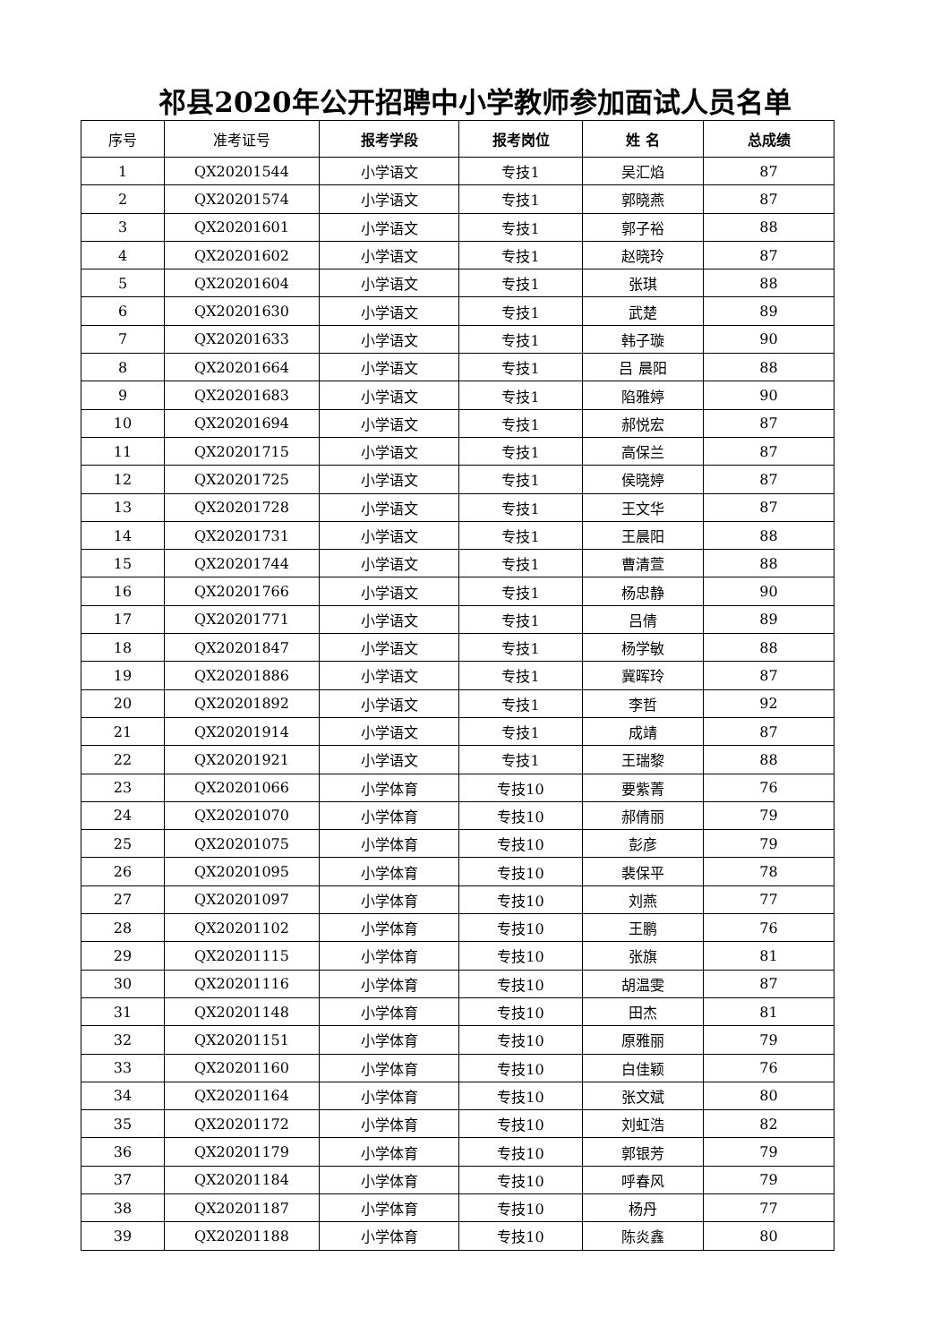祁县2020年公开招聘中小学教师参加面试人员名单
| 序号 | 准考证号 | 报考学段 | 报考岗位 | 姓 名 | 总成绩 |
| --- | --- | --- | --- | --- | --- |
| 1 | QX20201544 | 小学语文 | 专技1 | 吴汇焰 | 87 |
| 2 | QX20201574 | 小学语文 | 专技1 | 郭晓燕 | 87 |
| 3 | QX20201601 | 小学语文 | 专技1 | 郭子裕 | 88 |
| 4 | QX20201602 | 小学语文 | 专技1 | 赵晓玲 | 87 |
| 5 | QX20201604 | 小学语文 | 专技1 | 张琪 | 88 |
| 6 | QX20201630 | 小学语文 | 专技1 | 武楚 | 89 |
| 7 | QX20201633 | 小学语文 | 专技1 | 韩子璇 | 90 |
| 8 | QX20201664 | 小学语文 | 专技1 | 吕 晨阳 | 88 |
| 9 | QX20201683 | 小学语文 | 专技1 | 陷雅婷 | 90 |
| 10 | QX20201694 | 小学语文 | 专技1 | 郝悦宏 | 87 |
| 11 | QX20201715 | 小学语文 | 专技1 | 高保兰 | 87 |
| 12 | QX20201725 | 小学语文 | 专技1 | 侯晓婷 | 87 |
| 13 | QX20201728 | 小学语文 | 专技1 | 王文华 | 87 |
| 14 | QX20201731 | 小学语文 | 专技1 | 王晨阳 | 88 |
| 15 | QX20201744 | 小学语文 | 专技1 | 曹清萱 | 88 |
| 16 | QX20201766 | 小学语文 | 专技1 | 杨忠静 | 90 |
| 17 | QX20201771 | 小学语文 | 专技1 | 吕倩 | 89 |
| 18 | QX20201847 | 小学语文 | 专技1 | 杨学敏 | 88 |
| 19 | QX20201886 | 小学语文 | 专技1 | 冀晖玲 | 87 |
| 20 | QX20201892 | 小学语文 | 专技1 | 李哲 | 92 |
| 21 | QX20201914 | 小学语文 | 专技1 | 成靖 | 87 |
| 22 | QX20201921 | 小学语文 | 专技1 | 王瑞黎 | 88 |
| 23 | QX20201066 | 小学体育 | 专技10 | 要紫菁 | 76 |
| 24 | QX20201070 | 小学体育 | 专技10 | 郝倩丽 | 79 |
| 25 | QX20201075 | 小学体育 | 专技10 | 彭彦 | 79 |
| 26 | QX20201095 | 小学体育 | 专技10 | 裴保平 | 78 |
| 27 | QX20201097 | 小学体育 | 专技10 | 刘燕 | 77 |
| 28 | QX20201102 | 小学体育 | 专技10 | 王鹏 | 76 |
| 29 | QX20201115 | 小学体育 | 专技10 | 张旗 | 81 |
| 30 | QX20201116 | 小学体育 | 专技10 | 胡温雯 | 87 |
| 31 | QX20201148 | 小学体育 | 专技10 | 田杰 | 81 |
| 32 | QX20201151 | 小学体育 | 专技10 | 原雅丽 | 79 |
| 33 | QX20201160 | 小学体育 | 专技10 | 白佳颖 | 76 |
| 34 | QX20201164 | 小学体育 | 专技10 | 张文斌 | 80 |
| 35 | QX20201172 | 小学体育 | 专技10 | 刘虹浩 | 82 |
| 36 | QX20201179 | 小学体育 | 专技10 | 郭银芳 | 79 |
| 37 | QX20201184 | 小学体育 | 专技10 | 呼春风 | 79 |
| 38 | QX20201187 | 小学体育 | 专技10 | 杨丹 | 77 |
| 39 | QX20201188 | 小学体育 | 专技10 | 陈炎鑫 | 80 |